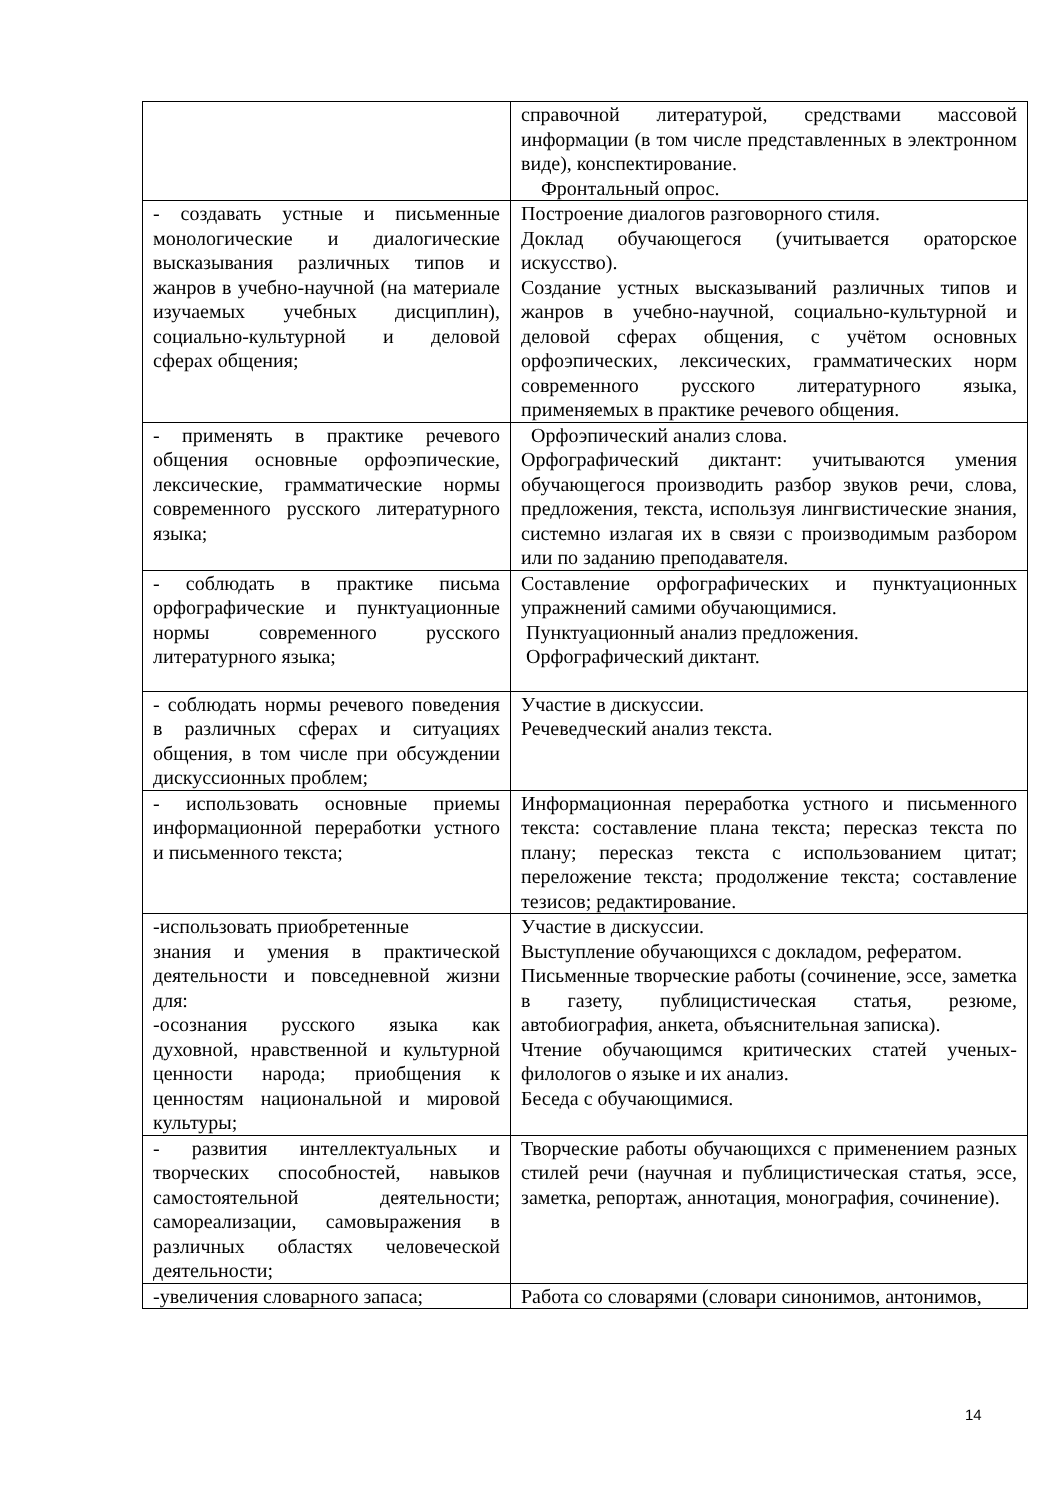| | справочной литературой, средствами массовой информации (в том числе представленных в электронном виде), конспектирование. Фронтальный опрос. |
| - создавать устные и письменные монологические и диалогические высказывания различных типов и жанров в учебно-научной (на материале изучаемых учебных дисциплин), социально-культурной и деловой сферах общения; | Построение диалогов разговорного стиля. Доклад обучающегося (учитывается ораторское искусство). Создание устных высказываний различных типов и жанров в учебно-научной, социально-культурной и деловой сферах общения, с учётом основных орфоэпических, лексических, грамматических норм современного русского литературного языка, применяемых в практике речевого общения. |
| - применять в практике речевого общения основные орфоэпические, лексические, грамматические нормы современного русского литературного языка; | Орфоэпический анализ слова. Орфографический диктант: учитываются умения обучающегося производить разбор звуков речи, слова, предложения, текста, используя лингвистические знания, системно излагая их в связи с производимым разбором или по заданию преподавателя. |
| - соблюдать в практике письма орфографические и пунктуационные нормы современного русского литературного языка; | Составление орфографических и пунктуационных упражнений самими обучающимися. Пунктуационный анализ предложения. Орфографический диктант. |
| - соблюдать нормы речевого поведения в различных сферах и ситуациях общения, в том числе при обсуждении дискуссионных проблем; | Участие в дискуссии. Речеведческий анализ текста. |
| - использовать основные приемы информационной переработки устного и письменного текста; | Информационная переработка устного и письменного текста: составление плана текста; пересказ текста по плану; пересказ текста с использованием цитат; переложение текста; продолжение текста; составление тезисов; редактирование. |
| -использовать приобретенные знания и умения в практической деятельности и повседневной жизни для: -осознания русского языка как духовной, нравственной и культурной ценности народа; приобщения к ценностям национальной и мировой культуры; | Участие в дискуссии. Выступление обучающихся с докладом, рефератом. Письменные творческие работы (сочинение, эссе, заметка в газету, публицистическая статья, резюме, автобиография, анкета, объяснительная записка). Чтение обучающимся критических статей ученых-филологов о языке и их анализ. Беседа с обучающимися. |
| - развития интеллектуальных и творческих способностей, навыков самостоятельной деятельности; самореализации, самовыражения в различных областях человеческой деятельности; | Творческие работы обучающихся с применением разных стилей речи (научная и публицистическая статья, эссе, заметка, репортаж, аннотация, монография, сочинение). |
| -увеличения словарного запаса; | Работа со словарями (словари синонимов, антонимов, |
14